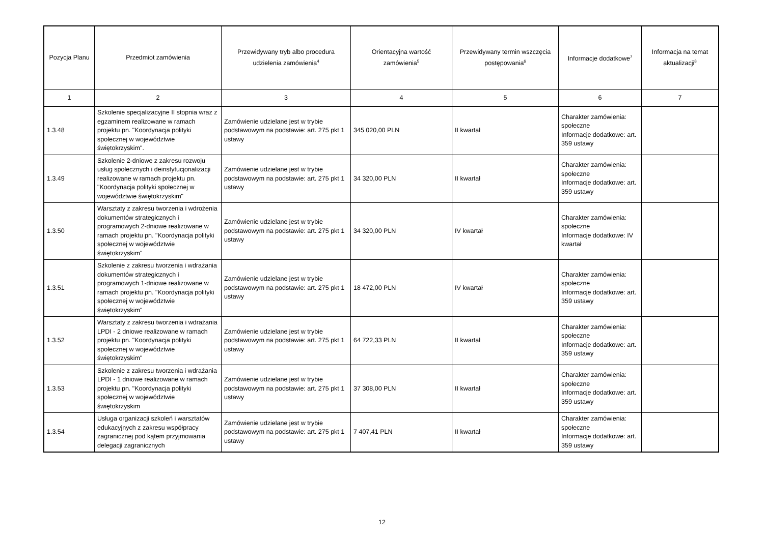| Pozycja Planu | Przedmiot zamówienia | Przewidywany tryb albo procedura udzielenia zamówienia<sup>4</sup> | Orientacyjna wartość zamówienia<sup>5</sup> | Przewidywany termin wszczęcia postępowania<sup>6</sup> | Informacje dodatkowe<sup>7</sup> | Informacja na temat aktualizacji<sup>8</sup> |
| --- | --- | --- | --- | --- | --- | --- |
| 1 | 2 | 3 | 4 | 5 | 6 | 7 |
| 1.3.48 | Szkolenie specjalizacyjne II stopnia wraz z egzaminem realizowane w ramach projektu pn. "Koordynacja polityki społecznej w województwie świętokrzyskim". | Zamówienie udzielane jest w trybie podstawowym na podstawie: art. 275 pkt 1 ustawy | 345 020,00 PLN | II kwartał | Charakter zamówienia: społeczne Informacje dodatkowe: art. 359 ustawy | |
| 1.3.49 | Szkolenie 2-dniowe z zakresu rozwoju usług społecznych i deinstytucjonalizacji realizowane w ramach projektu pn. "Koordynacja polityki społecznej w województwie świętokrzyskim" | Zamówienie udzielane jest w trybie podstawowym na podstawie: art. 275 pkt 1 ustawy | 34 320,00 PLN | II kwartał | Charakter zamówienia: społeczne Informacje dodatkowe: art. 359 ustawy | |
| 1.3.50 | Warsztaty z zakresu tworzenia i wdrożenia dokumentów strategicznych i programowych 2-dniowe realizowane w ramach projektu pn. "Koordynacja polityki społecznej w województwie świętokrzyskim" | Zamówienie udzielane jest w trybie podstawowym na podstawie: art. 275 pkt 1 ustawy | 34 320,00 PLN | IV kwartał | Charakter zamówienia: społeczne Informacje dodatkowe: IV kwartał | |
| 1.3.51 | Szkolenie z zakresu tworzenia i wdrażania dokumentów strategicznych i programowych 1-dniowe realizowane w ramach projektu pn. "Koordynacja polityki społecznej w województwie świętokrzyskim" | Zamówienie udzielane jest w trybie podstawowym na podstawie: art. 275 pkt 1 ustawy | 18 472,00 PLN | IV kwartał | Charakter zamówienia: społeczne Informacje dodatkowe: art. 359 ustawy | |
| 1.3.52 | Warsztaty z zakresu tworzenia i wdrażania LPDI - 2 dniowe realizowane w ramach projektu pn. "Koordynacja polityki społecznej w województwie świętokrzyskim" | Zamówienie udzielane jest w trybie podstawowym na podstawie: art. 275 pkt 1 ustawy | 64 722,33 PLN | II kwartał | Charakter zamówienia: społeczne Informacje dodatkowe: art. 359 ustawy | |
| 1.3.53 | Szkolenie z zakresu tworzenia i wdrażania LPDI - 1 dniowe realizowane w ramach projektu pn. "Koordynacja polityki społecznej w województwie świętokrzyskim | Zamówienie udzielane jest w trybie podstawowym na podstawie: art. 275 pkt 1 ustawy | 37 308,00 PLN | II kwartał | Charakter zamówienia: społeczne Informacje dodatkowe: art. 359 ustawy | |
| 1.3.54 | Usługa organizacji szkoleń i warsztatów edukacyjnych z zakresu współpracy zagranicznej pod kątem przyjmowania delegacji zagranicznych | Zamówienie udzielane jest w trybie podstawowym na podstawie: art. 275 pkt 1 ustawy | 7 407,41 PLN | II kwartał | Charakter zamówienia: społeczne Informacje dodatkowe: art. 359 ustawy | |
12